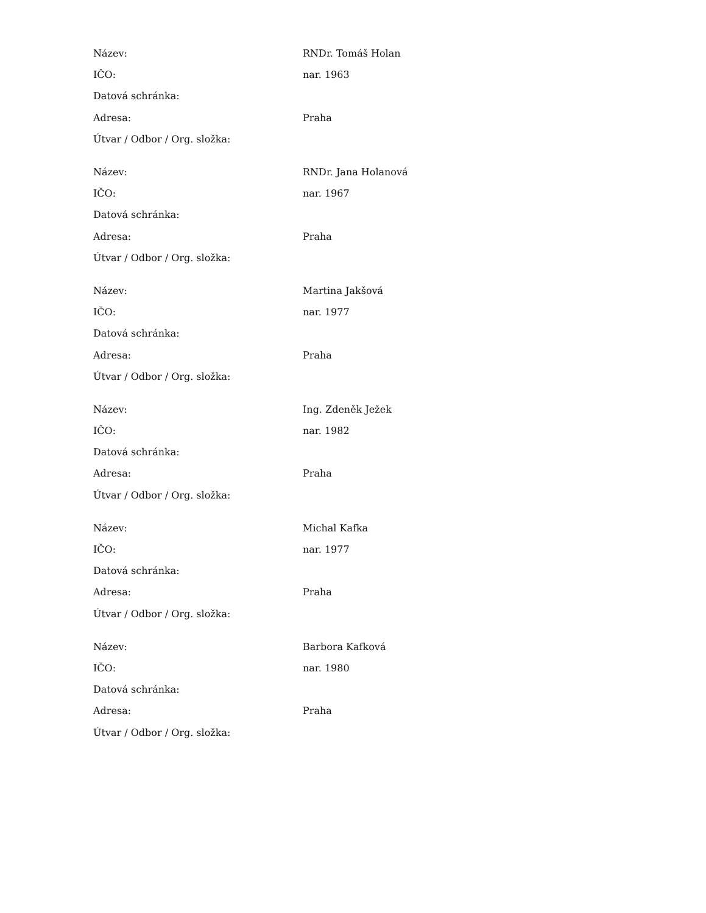| Název: | RNDr. Tomáš Holan |
| IČO: | nar. 1963 |
| Datová schránka: | |
| Adresa: | Praha |
| Útvar / Odbor / Org. složka: | |
| Název: | RNDr. Jana Holanová |
| IČO: | nar. 1967 |
| Datová schránka: | |
| Adresa: | Praha |
| Útvar / Odbor / Org. složka: | |
| Název: | Martina Jakšová |
| IČO: | nar. 1977 |
| Datová schránka: | |
| Adresa: | Praha |
| Útvar / Odbor / Org. složka: | |
| Název: | Ing. Zdeněk Ježek |
| IČO: | nar. 1982 |
| Datová schránka: | |
| Adresa: | Praha |
| Útvar / Odbor / Org. složka: | |
| Název: | Michal Kafka |
| IČO: | nar. 1977 |
| Datová schránka: | |
| Adresa: | Praha |
| Útvar / Odbor / Org. složka: | |
| Název: | Barbora Kafková |
| IČO: | nar. 1980 |
| Datová schránka: | |
| Adresa: | Praha |
| Útvar / Odbor / Org. složka: | |